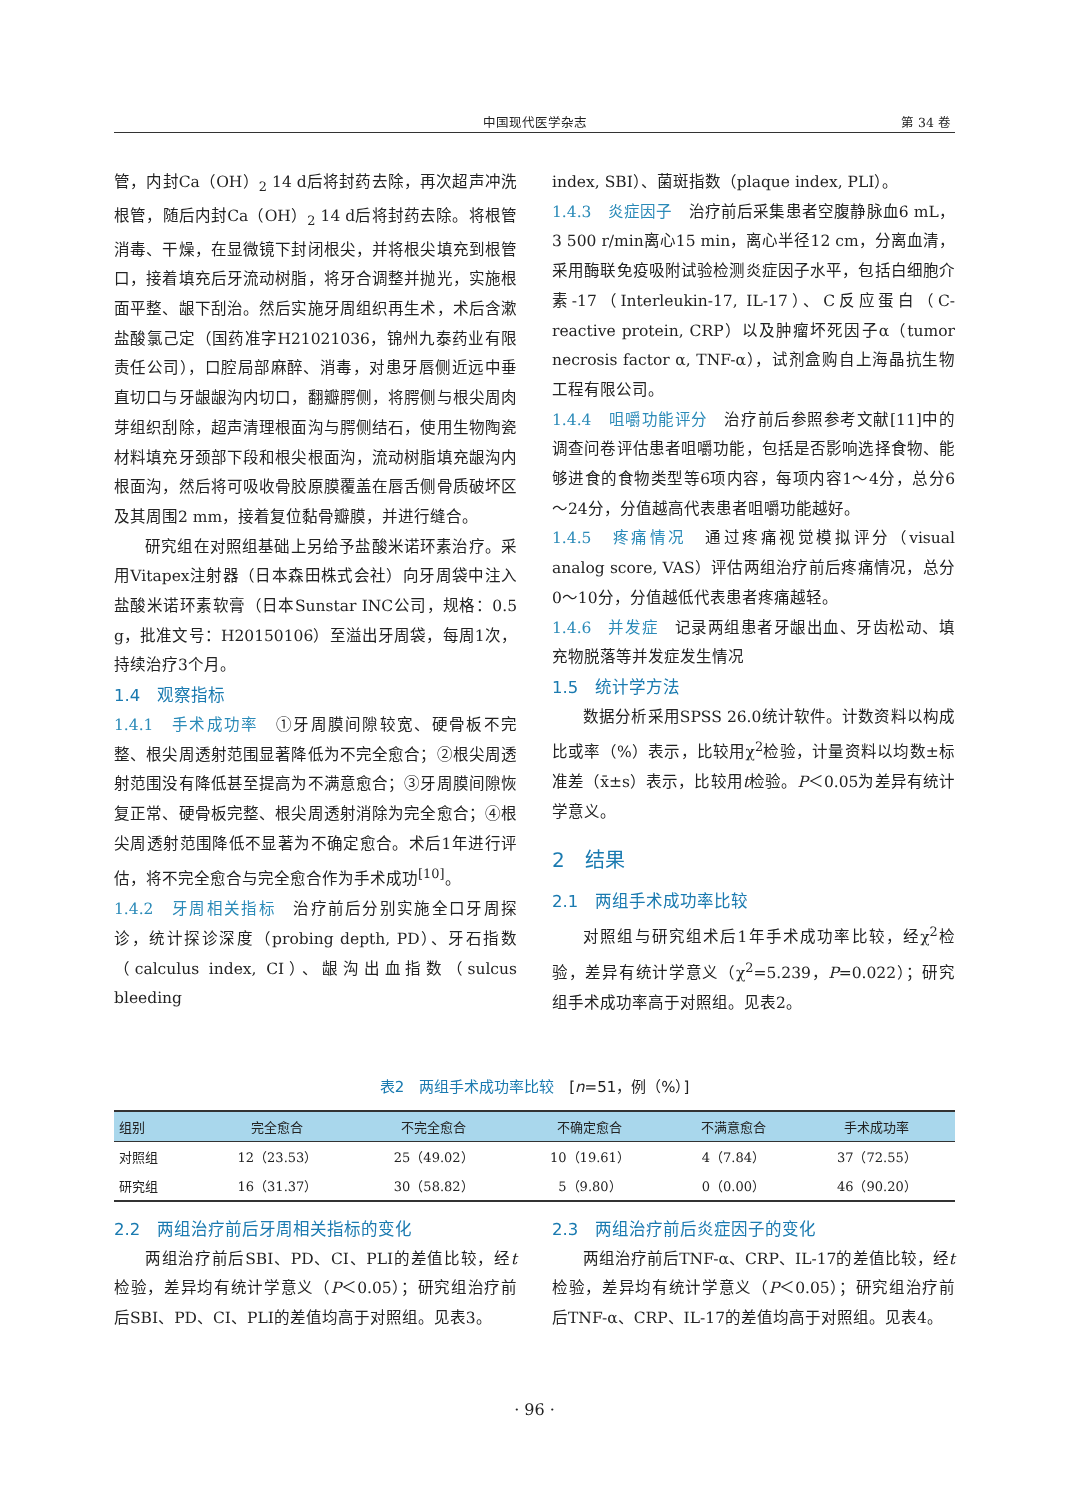中国现代医学杂志 第 34 卷
管，内封Ca（OH）<sub>2</sub> 14 d后将封药去除，再次超声冲洗根管，随后内封Ca（OH）<sub>2</sub> 14 d后将封药去除。将根管消毒、干燥，在显微镜下封闭根尖，并将根尖填充到根管口，接着填充后牙流动树脂，将牙合调整并抛光，实施根面平整、龈下刮治。然后实施牙周组织再生术，术后含漱盐酸氯己定（国药准字H21021036，锦州九泰药业有限责任公司），口腔局部麻醉、消毒，对患牙唇侧近远中垂直切口与牙龈龈沟内切口，翻瓣腭侧，将腭侧与根尖周肉芽组织刮除，超声清理根面沟与腭侧结石，使用生物陶瓷材料填充牙颈部下段和根尖根面沟，流动树脂填充龈沟内根面沟，然后将可吸收骨胶原膜覆盖在唇舌侧骨质破坏区及其周围2 mm，接着复位黏骨瓣膜，并进行缝合。
研究组在对照组基础上另给予盐酸米诺环素治疗。采用Vitapex注射器（日本森田株式会社）向牙周袋中注入盐酸米诺环素软膏（日本Sunstar INC公司，规格：0.5 g，批准文号：H20150106）至溢出牙周袋，每周1次，持续治疗3个月。
1.4　观察指标
1.4.1　手术成功率　①牙周膜间隙较宽、硬骨板不完整、根尖周透射范围显著降低为不完全愈合；②根尖周透射范围没有降低甚至提高为不满意愈合；③牙周膜间隙恢复正常、硬骨板完整、根尖周透射消除为完全愈合；④根尖周透射范围降低不显著为不确定愈合。术后1年进行评估，将不完全愈合与完全愈合作为手术成功<sup>[10]</sup>。
1.4.2　牙周相关指标　治疗前后分别实施全口牙周探诊，统计探诊深度（probing depth, PD）、牙石指数（calculus index, CI）、龈沟出血指数（sulcus bleeding
index, SBI）、菌斑指数（plaque index, PLI）。
1.4.3　炎症因子　治疗前后采集患者空腹静脉血6 mL，3 500 r/min离心15 min，离心半径12 cm，分离血清，采用酶联免疫吸附试验检测炎症因子水平，包括白细胞介素-17（Interleukin-17, IL-17）、C反应蛋白（C-reactive protein, CRP）以及肿瘤坏死因子α（tumor necrosis factor α, TNF-α），试剂盒购自上海晶抗生物工程有限公司。
1.4.4　咀嚼功能评分　治疗前后参照参考文献[11]中的调查问卷评估患者咀嚼功能，包括是否影响选择食物、能够进食的食物类型等6项内容，每项内容1～4分，总分6～24分，分值越高代表患者咀嚼功能越好。
1.4.5　疼痛情况　通过疼痛视觉模拟评分（visual analog score, VAS）评估两组治疗前后疼痛情况，总分0～10分，分值越低代表患者疼痛越轻。
1.4.6　并发症　记录两组患者牙龈出血、牙齿松动、填充物脱落等并发症发生情况
1.5　统计学方法
数据分析采用SPSS 26.0统计软件。计数资料以构成比或率（%）表示，比较用χ<sup>2</sup>检验，计量资料以均数±标准差（x̄±s）表示，比较用t检验。P＜0.05为差异有统计学意义。
2　结果
2.1　两组手术成功率比较
对照组与研究组术后1年手术成功率比较，经χ<sup>2</sup>检验，差异有统计学意义（χ<sup>2</sup>=5.239，P=0.022）；研究组手术成功率高于对照组。见表2。
表2　两组手术成功率比较　[n=51，例（%）]
| 组别 | 完全愈合 | 不完全愈合 | 不确定愈合 | 不满意愈合 | 手术成功率 |
| --- | --- | --- | --- | --- | --- |
| 对照组 | 12（23.53） | 25（49.02） | 10（19.61） | 4（7.84） | 37（72.55） |
| 研究组 | 16（31.37） | 30（58.82） | 5（9.80） | 0（0.00） | 46（90.20） |
2.2　两组治疗前后牙周相关指标的变化
两组治疗前后SBI、PD、CI、PLI的差值比较，经t检验，差异均有统计学意义（P＜0.05）；研究组治疗前后SBI、PD、CI、PLI的差值均高于对照组。见表3。
2.3　两组治疗前后炎症因子的变化
两组治疗前后TNF-α、CRP、IL-17的差值比较，经t检验，差异均有统计学意义（P＜0.05）；研究组治疗前后TNF-α、CRP、IL-17的差值均高于对照组。见表4。
· 96 ·